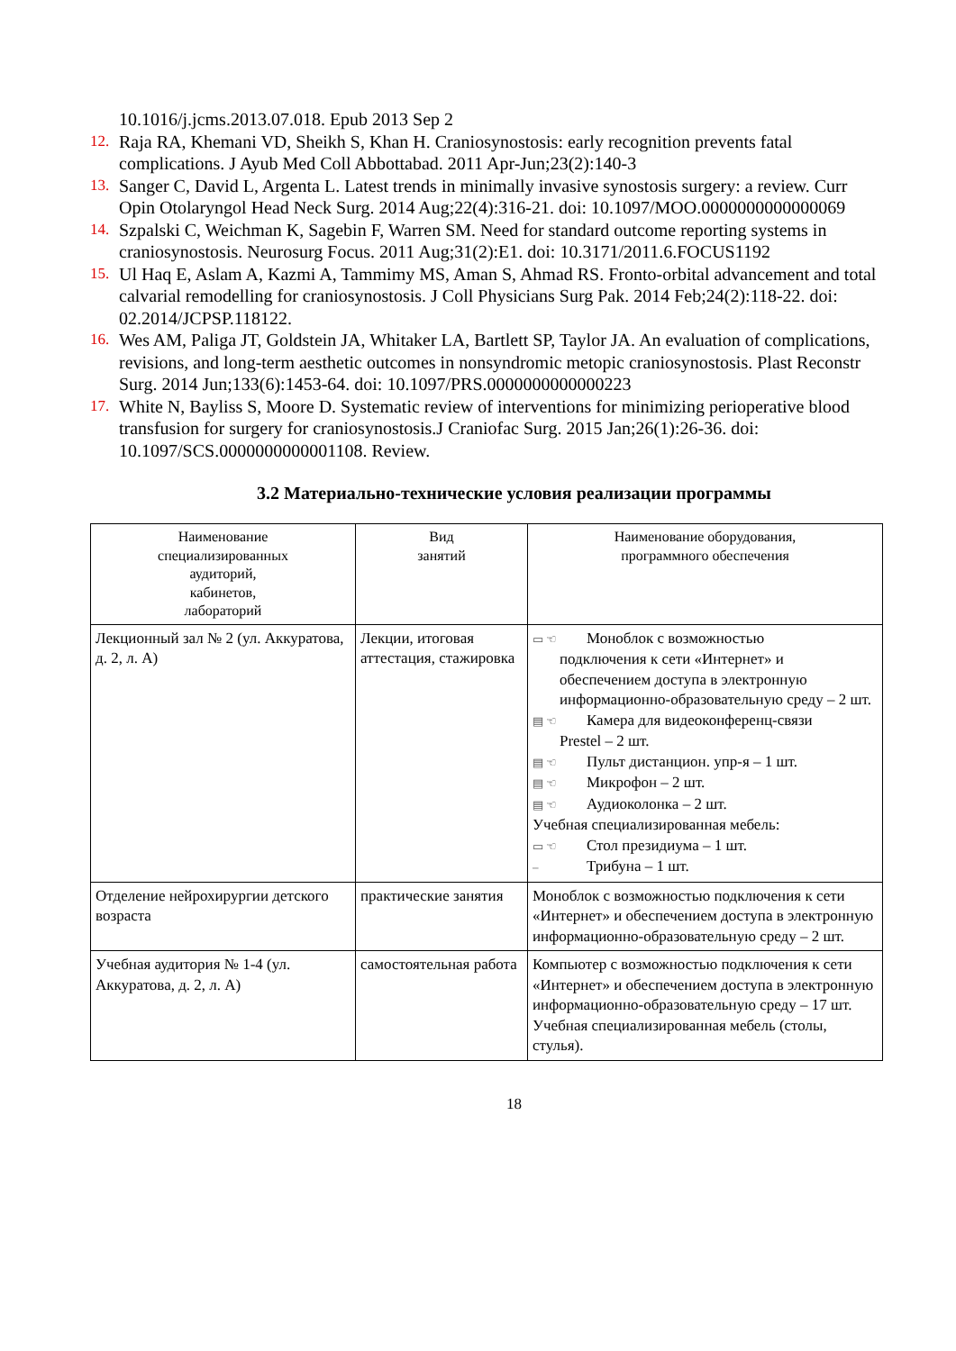10.1016/j.jcms.2013.07.018. Epub 2013 Sep 2
12. Raja RA, Khemani VD, Sheikh S, Khan H. Craniosynostosis: early recognition prevents fatal complications. J Ayub Med Coll Abbottabad. 2011 Apr-Jun;23(2):140-3
13. Sanger C, David L, Argenta L. Latest trends in minimally invasive synostosis surgery: a review. Curr Opin Otolaryngol Head Neck Surg. 2014 Aug;22(4):316-21. doi: 10.1097/MOO.0000000000000069
14. Szpalski C, Weichman K, Sagebin F, Warren SM. Need for standard outcome reporting systems in craniosynostosis. Neurosurg Focus. 2011 Aug;31(2):E1. doi: 10.3171/2011.6.FOCUS1192
15. Ul Haq E, Aslam A, Kazmi A, Tammimy MS, Aman S, Ahmad RS. Fronto-orbital advancement and total calvarial remodelling for craniosynostosis. J Coll Physicians Surg Pak. 2014 Feb;24(2):118-22. doi: 02.2014/JCPSP.118122.
16. Wes AM, Paliga JT, Goldstein JA, Whitaker LA, Bartlett SP, Taylor JA. An evaluation of complications, revisions, and long-term aesthetic outcomes in nonsyndromic metopic craniosynostosis. Plast Reconstr Surg. 2014 Jun;133(6):1453-64. doi: 10.1097/PRS.0000000000000223
17. White N, Bayliss S, Moore D. Systematic review of interventions for minimizing perioperative blood transfusion for surgery for craniosynostosis.J Craniofac Surg. 2015 Jan;26(1):26-36. doi: 10.1097/SCS.0000000000001108. Review.
3.2 Материально-технические условия реализации программы
| Наименование специализированных аудиторий, кабинетов, лабораторий | Вид занятий | Наименование оборудования, программного обеспечения |
| --- | --- | --- |
| Лекционный зал № 2 (ул. Аккуратова, д. 2, л. А) | Лекции, итоговая аттестация, стажировка | ▭ ☜ Моноблок с возможностью подключения к сети «Интернет» и обеспечением доступа в электронную информационно-образовательную среду – 2 шт. ▤ ☜ Камера для видеоконференц-связи Prestel – 2 шт. ▤ ☜ Пульт дистанцион. упр-я – 1 шт. ▤ ☜ Микрофон – 2 шт. ▤ ☜ Аудиоколонка – 2 шт. Учебная специализированная мебель: ▭ ☜ Стол президиума – 1 шт. – Трибуна – 1 шт. |
| Отделение нейрохирургии детского возраста | практические занятия | Моноблок с возможностью подключения к сети «Интернет» и обеспечением доступа в электронную информационно-образовательную среду – 2 шт. |
| Учебная аудитория № 1-4 (ул. Аккуратова, д. 2, л. А) | самостоятельная работа | Компьютер с возможностью подключения к сети «Интернет» и обеспечением доступа в электронную информационно-образовательную среду – 17 шт. Учебная специализированная мебель (столы, стулья). |
18